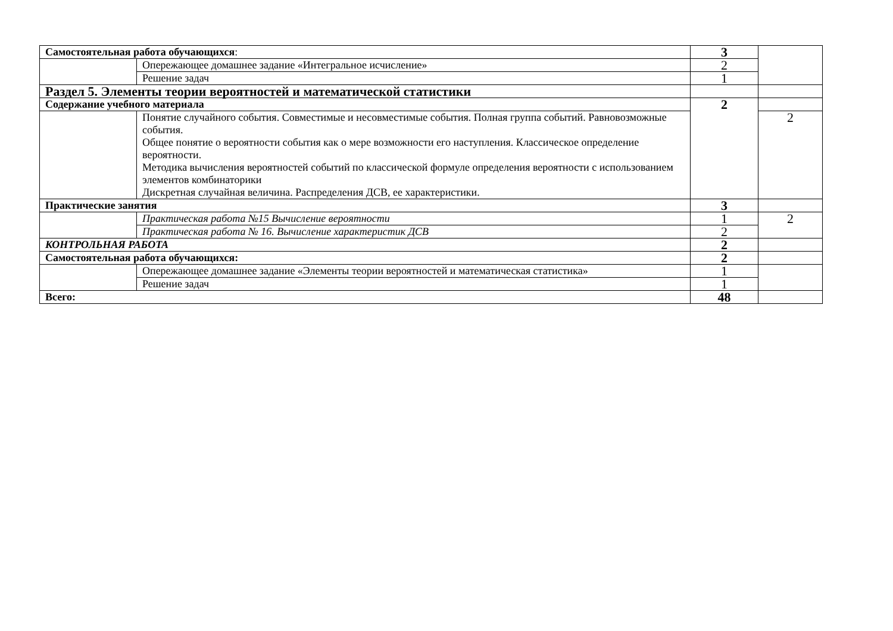| Самостоятельная работа обучающихся : | | 3 | |
| | Опережающее домашнее задание «Интегральное исчисление» | 2 | |
| | Решение задач | 1 | |
| Раздел 5. Элементы теории вероятностей и математической статистики | | | |
| Содержание учебного материала | | 2 | |
| | Понятие случайного события. Совместимые и несовместимые события. Полная группа событий. Равновозможные события. Общее понятие о вероятности события как о мере возможности его наступления. Классическое определение вероятности. Методика вычисления вероятностей событий по классической формуле определения вероятности с использованием элементов комбинаторики Дискретная случайная величина. Распределения ДСВ, ее характеристики. | | 2 |
| Практические занятия | | 3 | |
| | Практическая работа №15 Вычисление вероятности | 1 | 2 |
| | Практическая работа № 16. Вычисление характеристик ДСВ | 2 | |
| КОНТРОЛЬНАЯ РАБОТА | | 2 | |
| Самостоятельная работа обучающихся: | | 2 | |
| | Опережающее домашнее задание «Элементы теории вероятностей и математическая статистика» | 1 | |
| | Решение задач | 1 | |
| Всего: | | 48 | |